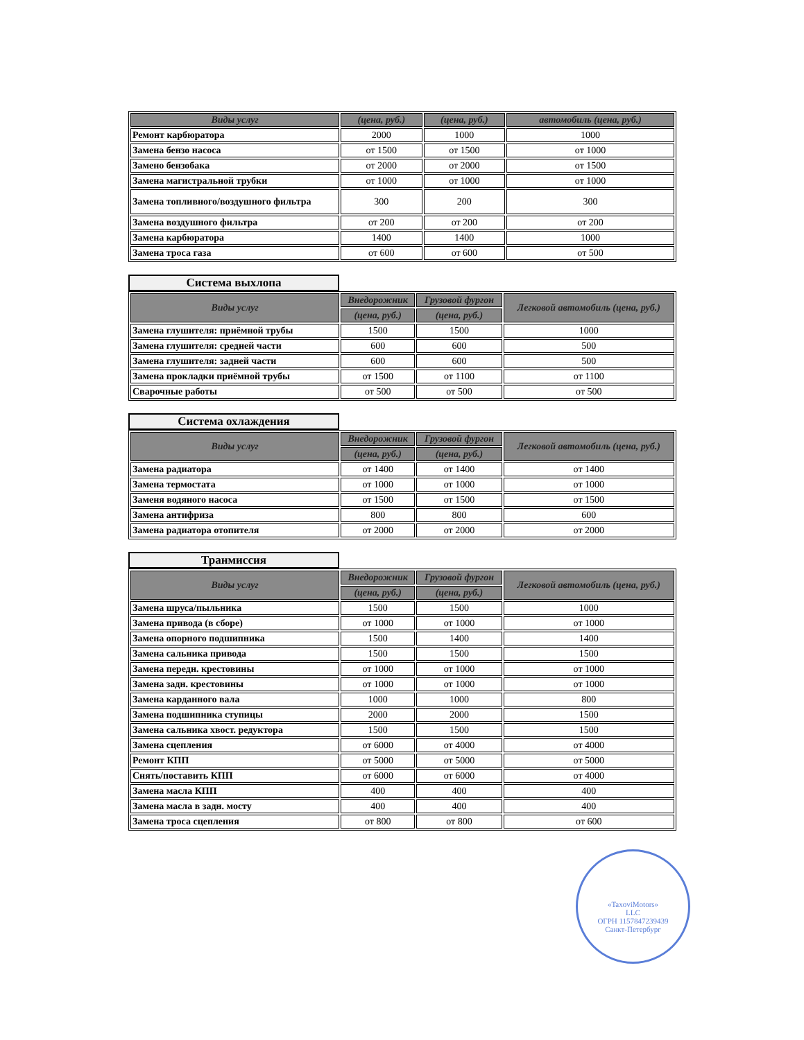| Виды услуг | (цена, руб.) | (цена, руб.) | автомобиль (цена, руб.) |
| --- | --- | --- | --- |
| Ремонт карбюратора | 2000 | 1000 | 1000 |
| Замена бензо насоса | от 1500 | от 1500 | от 1000 |
| Замено бензобака | от 2000 | от 2000 | от 1500 |
| Замена магистральной трубки | от 1000 | от 1000 | от 1000 |
| Замена топливного/воздушного фильтра | 300 | 200 | 300 |
| Замена воздушного фильтра | от 200 | от 200 | от 200 |
| Замена карбюратора | 1400 | 1400 | 1000 |
| Замена троса газа | от 600 | от 600 | от 500 |
Система выхлопа
| Виды услуг | Внедорожник | Грузовой фургон | Легковой автомобиль (цена, руб.) |
| --- | --- | --- | --- |
| | (цена, руб.) | (цена, руб.) | |
| Замена глушителя: приёмной трубы | 1500 | 1500 | 1000 |
| Замена глушителя: средней части | 600 | 600 | 500 |
| Замена глушителя: задней части | 600 | 600 | 500 |
| Замена прокладки приёмной трубы | от 1500 | от 1100 | от 1100 |
| Сварочные работы | от 500 | от 500 | от 500 |
Система охлаждения
| Виды услуг | Внедорожник | Грузовой фургон | Легковой автомобиль (цена, руб.) |
| --- | --- | --- | --- |
| | (цена, руб.) | (цена, руб.) | |
| Замена радиатора | от 1400 | от 1400 | от 1400 |
| Замена термостата | от 1000 | от 1000 | от 1000 |
| Заменя водяного насоса | от 1500 | от 1500 | от 1500 |
| Замена антифриза | 800 | 800 | 600 |
| Замена радиатора отопителя | от 2000 | от 2000 | от 2000 |
Транмиссия
| Виды услуг | Внедорожник | Грузовой фургон | Легковой автомобиль (цена, руб.) |
| --- | --- | --- | --- |
| | (цена, руб.) | (цена, руб.) | |
| Замена шруса/пыльника | 1500 | 1500 | 1000 |
| Замена привода (в сборе) | от 1000 | от 1000 | от 1000 |
| Замена опорного подшипника | 1500 | 1400 | 1400 |
| Замена сальника привода | 1500 | 1500 | 1500 |
| Замена передн. крестовины | от 1000 | от 1000 | от 1000 |
| Замена задн. крестовины | от 1000 | от 1000 | от 1000 |
| Замена карданного вала | 1000 | 1000 | 800 |
| Замена подшипника ступицы | 2000 | 2000 | 1500 |
| Замена сальника хвост. редуктора | 1500 | 1500 | 1500 |
| Замена сцепления | от 6000 | от 4000 | от 4000 |
| Ремонт КПП | от 5000 | от 5000 | от 5000 |
| Снять/поставить КПП | от 6000 | от 6000 | от 4000 |
| Замена масла КПП | 400 | 400 | 400 |
| Замена масла в задн. мосту | 400 | 400 | 400 |
| Замена троса сцепления | от 800 | от 800 | от 600 |
«TaxoviMotors»
LLC
ОГРН 1157847239439
Санкт-Петербург